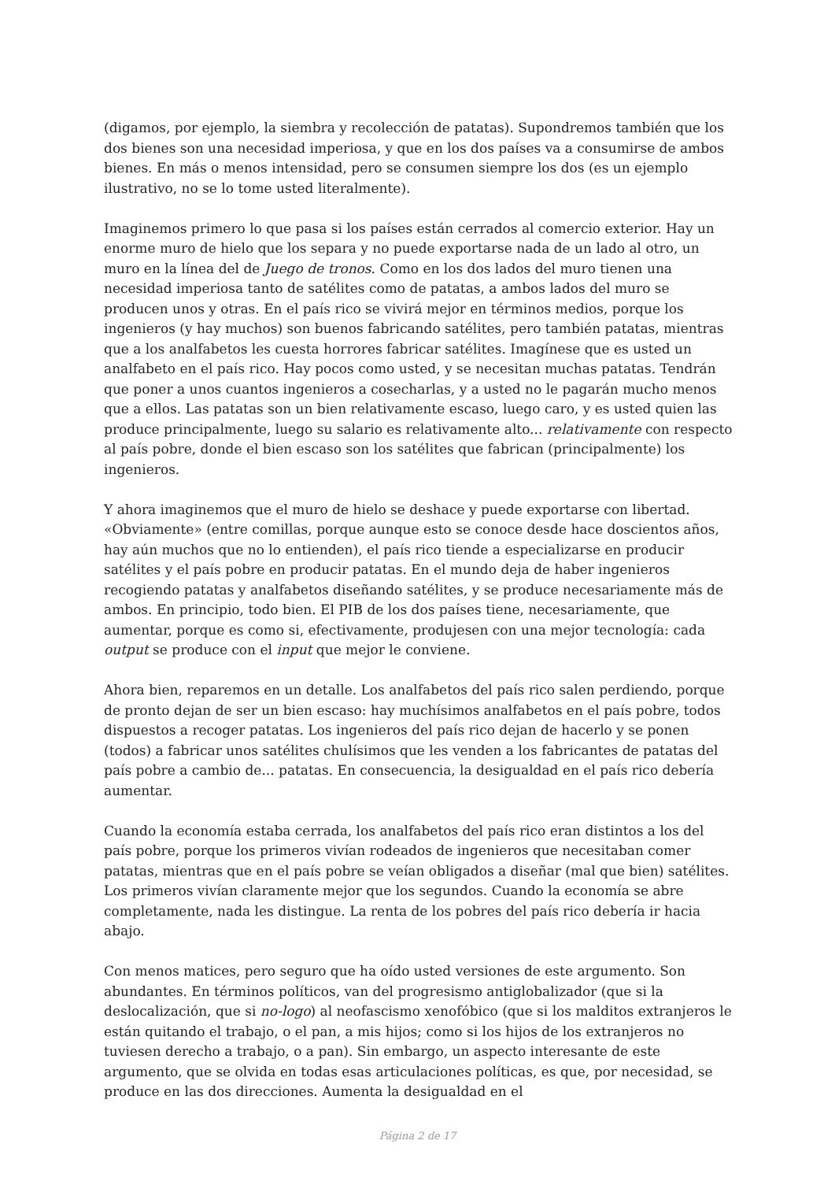(digamos, por ejemplo, la siembra y recolección de patatas). Supondremos también que los dos bienes son una necesidad imperiosa, y que en los dos países va a consumirse de ambos bienes. En más o menos intensidad, pero se consumen siempre los dos (es un ejemplo ilustrativo, no se lo tome usted literalmente).
Imaginemos primero lo que pasa si los países están cerrados al comercio exterior. Hay un enorme muro de hielo que los separa y no puede exportarse nada de un lado al otro, un muro en la línea del de Juego de tronos. Como en los dos lados del muro tienen una necesidad imperiosa tanto de satélites como de patatas, a ambos lados del muro se producen unos y otras. En el país rico se vivirá mejor en términos medios, porque los ingenieros (y hay muchos) son buenos fabricando satélites, pero también patatas, mientras que a los analfabetos les cuesta horrores fabricar satélites. Imagínese que es usted un analfabeto en el país rico. Hay pocos como usted, y se necesitan muchas patatas. Tendrán que poner a unos cuantos ingenieros a cosecharlas, y a usted no le pagarán mucho menos que a ellos. Las patatas son un bien relativamente escaso, luego caro, y es usted quien las produce principalmente, luego su salario es relativamente alto... relativamente con respecto al país pobre, donde el bien escaso son los satélites que fabrican (principalmente) los ingenieros.
Y ahora imaginemos que el muro de hielo se deshace y puede exportarse con libertad. «Obviamente» (entre comillas, porque aunque esto se conoce desde hace doscientos años, hay aún muchos que no lo entienden), el país rico tiende a especializarse en producir satélites y el país pobre en producir patatas. En el mundo deja de haber ingenieros recogiendo patatas y analfabetos diseñando satélites, y se produce necesariamente más de ambos. En principio, todo bien. El PIB de los dos países tiene, necesariamente, que aumentar, porque es como si, efectivamente, produjesen con una mejor tecnología: cada output se produce con el input que mejor le conviene.
Ahora bien, reparemos en un detalle. Los analfabetos del país rico salen perdiendo, porque de pronto dejan de ser un bien escaso: hay muchísimos analfabetos en el país pobre, todos dispuestos a recoger patatas. Los ingenieros del país rico dejan de hacerlo y se ponen (todos) a fabricar unos satélites chulísimos que les venden a los fabricantes de patatas del país pobre a cambio de... patatas. En consecuencia, la desigualdad en el país rico debería aumentar.
Cuando la economía estaba cerrada, los analfabetos del país rico eran distintos a los del país pobre, porque los primeros vivían rodeados de ingenieros que necesitaban comer patatas, mientras que en el país pobre se veían obligados a diseñar (mal que bien) satélites. Los primeros vivían claramente mejor que los segundos. Cuando la economía se abre completamente, nada les distingue. La renta de los pobres del país rico debería ir hacia abajo.
Con menos matices, pero seguro que ha oído usted versiones de este argumento. Son abundantes. En términos políticos, van del progresismo antiglobalizador (que si la deslocalización, que si no-logo) al neofascismo xenofóbico (que si los malditos extranjeros le están quitando el trabajo, o el pan, a mis hijos; como si los hijos de los extranjeros no tuviesen derecho a trabajo, o a pan). Sin embargo, un aspecto interesante de este argumento, que se olvida en todas esas articulaciones políticas, es que, por necesidad, se produce en las dos direcciones. Aumenta la desigualdad en el
Página 2 de 17